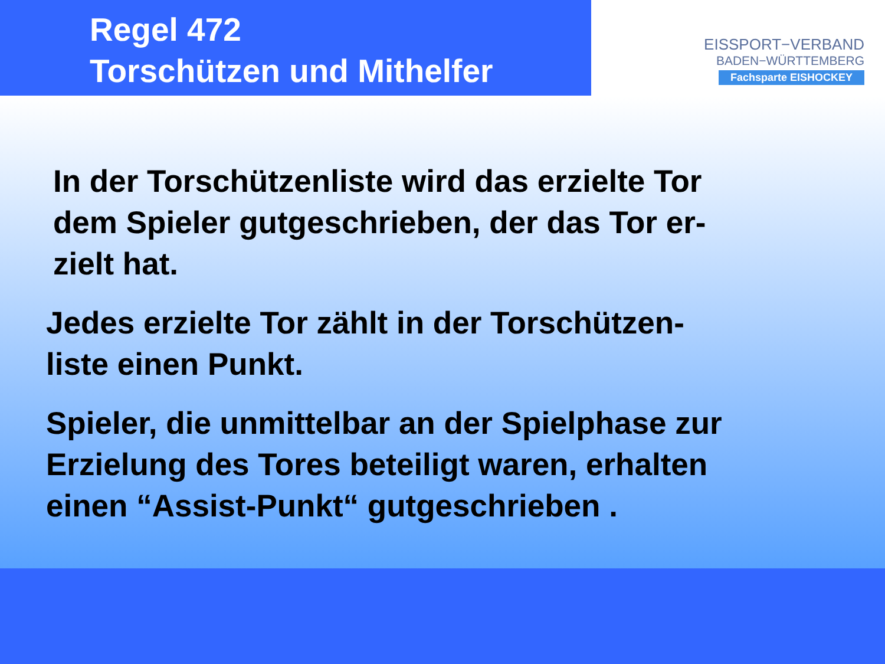Regel 472
Torschützen und Mithelfer
EISSPORT−VERBAND
BADEN−WÜRTTEMBERG
Fachsparte EISHOCKEY
In der Torschützenliste wird das erzielte Tor
dem Spieler gutgeschrieben, der das Tor er-
zielt hat.
Jedes erzielte Tor zählt in der Torschützen-
liste einen Punkt.
Spieler, die unmittelbar an der Spielphase zur
Erzielung des Tores beteiligt waren, erhalten
einen “Assist-Punkt“ gutgeschrieben .